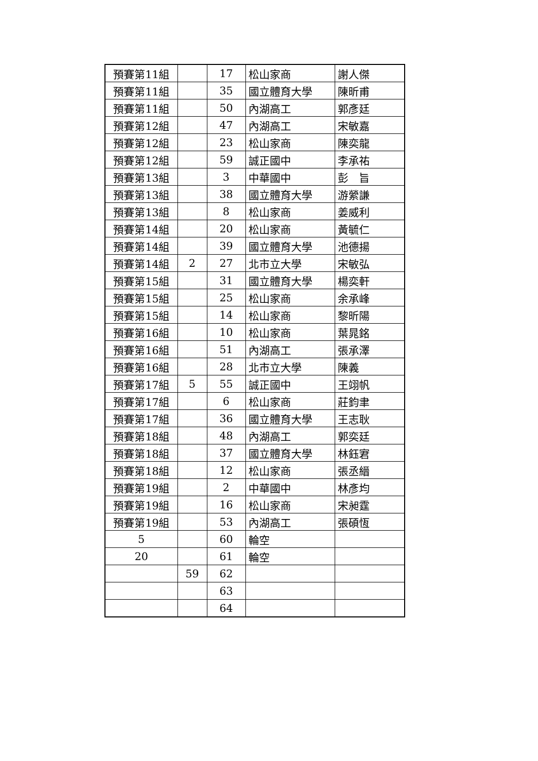| 預賽第11組 | | 17 | 松山家商 | 謝人傑 |
| 預賽第11組 | | 35 | 國立體育大學 | 陳昕甫 |
| 預賽第11組 | | 50 | 內湖高工 | 郭彥廷 |
| 預賽第12組 | | 47 | 內湖高工 | 宋敏嘉 |
| 預賽第12組 | | 23 | 松山家商 | 陳奕龍 |
| 預賽第12組 | | 59 | 誠正國中 | 李承祐 |
| 預賽第13組 | | 3 | 中華國中 | 彭 旨 |
| 預賽第13組 | | 38 | 國立體育大學 | 游縈謙 |
| 預賽第13組 | | 8 | 松山家商 | 姜威利 |
| 預賽第14組 | | 20 | 松山家商 | 黃毓仁 |
| 預賽第14組 | | 39 | 國立體育大學 | 池德揚 |
| 預賽第14組 | 2 | 27 | 北市立大學 | 宋敏弘 |
| 預賽第15組 | | 31 | 國立體育大學 | 楊奕軒 |
| 預賽第15組 | | 25 | 松山家商 | 余承峰 |
| 預賽第15組 | | 14 | 松山家商 | 黎昕陽 |
| 預賽第16組 | | 10 | 松山家商 | 葉晁銘 |
| 預賽第16組 | | 51 | 內湖高工 | 張承澤 |
| 預賽第16組 | | 28 | 北市立大學 | 陳義 |
| 預賽第17組 | 5 | 55 | 誠正國中 | 王翊帆 |
| 預賽第17組 | | 6 | 松山家商 | 莊鈞聿 |
| 預賽第17組 | | 36 | 國立體育大學 | 王志耿 |
| 預賽第18組 | | 48 | 內湖高工 | 郭奕廷 |
| 預賽第18組 | | 37 | 國立體育大學 | 林鈺宭 |
| 預賽第18組 | | 12 | 松山家商 | 張丞縉 |
| 預賽第19組 | | 2 | 中華國中 | 林彥均 |
| 預賽第19組 | | 16 | 松山家商 | 宋昶霆 |
| 預賽第19組 | | 53 | 內湖高工 | 張碩恆 |
| 5 | | 60 | 輪空 | |
| 20 | | 61 | 輪空 | |
| | 59 | 62 | | |
| | | 63 | | |
| | | 64 | | |